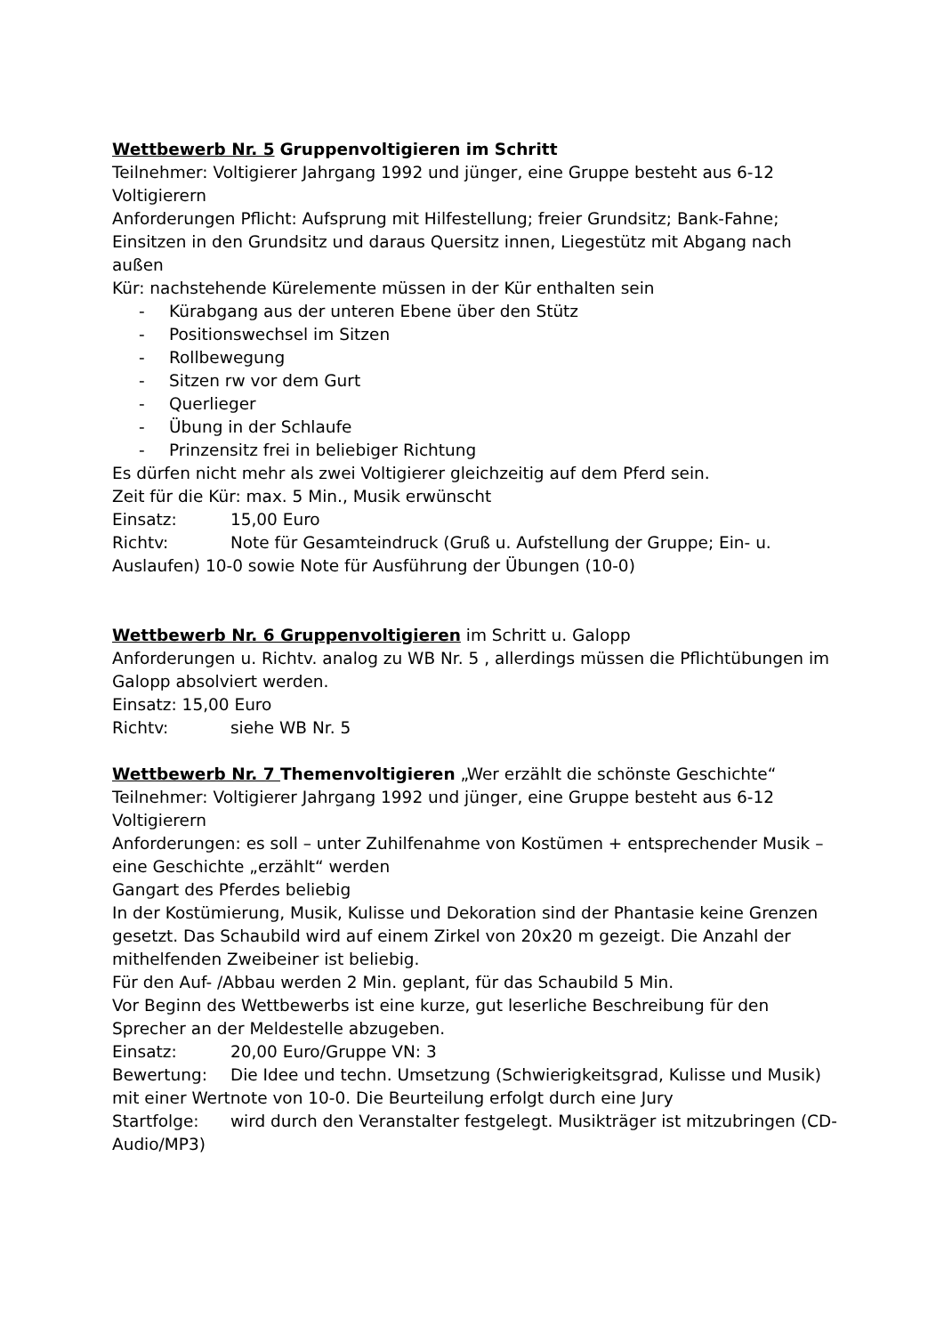Wettbewerb Nr. 5 Gruppenvoltigieren im Schritt
Teilnehmer: Voltigierer Jahrgang 1992 und jünger, eine Gruppe besteht aus 6-12 Voltigierern
Anforderungen Pflicht: Aufsprung mit Hilfestellung; freier Grundsitz; Bank-Fahne; Einsitzen in den Grundsitz und daraus Quersitz innen, Liegestütz mit Abgang nach außen
Kür: nachstehende Kürelemente müssen in der Kür enthalten sein
- Kürabgang aus der unteren Ebene über den Stütz
- Positionswechsel im Sitzen
- Rollbewegung
- Sitzen rw vor dem Gurt
- Querlieger
- Übung in der Schlaufe
- Prinzensitz frei in beliebiger Richtung
Es dürfen nicht mehr als zwei Voltigierer gleichzeitig auf dem Pferd sein.
Zeit für die Kür: max. 5 Min., Musik erwünscht
Einsatz: 15,00 Euro
Richtv: Note für Gesamteindruck (Gruß u. Aufstellung der Gruppe; Ein- u. Auslaufen) 10-0 sowie Note für Ausführung der Übungen (10-0)
Wettbewerb Nr. 6 Gruppenvoltigieren im Schritt u. Galopp
Anforderungen u. Richtv. analog zu WB Nr. 5 , allerdings müssen die Pflichtübungen im Galopp absolviert werden.
Einsatz: 15,00 Euro
Richtv: siehe WB Nr. 5
Wettbewerb Nr. 7 Themenvoltigieren „Wer erzählt die schönste Geschichte“
Teilnehmer: Voltigierer Jahrgang 1992 und jünger, eine Gruppe besteht aus 6-12 Voltigierern
Anforderungen: es soll – unter Zuhilfenahme von Kostümen + entsprechender Musik – eine Geschichte „erzählt“ werden
Gangart des Pferdes beliebig
In der Kostümierung, Musik, Kulisse und Dekoration sind der Phantasie keine Grenzen gesetzt. Das Schaubild wird auf einem Zirkel von 20x20 m gezeigt. Die Anzahl der mithelfenden Zweibeiner ist beliebig.
Für den Auf- /Abbau werden 2 Min. geplant, für das Schaubild 5 Min.
Vor Beginn des Wettbewerbs ist eine kurze, gut leserliche Beschreibung für den Sprecher an der Meldestelle abzugeben.
Einsatz: 20,00 Euro/Gruppe VN: 3
Bewertung: Die Idee und techn. Umsetzung (Schwierigkeitsgrad, Kulisse und Musik) mit einer Wertnote von 10-0. Die Beurteilung erfolgt durch eine Jury
Startfolge: wird durch den Veranstalter festgelegt. Musikträger ist mitzubringen (CD-Audio/MP3)